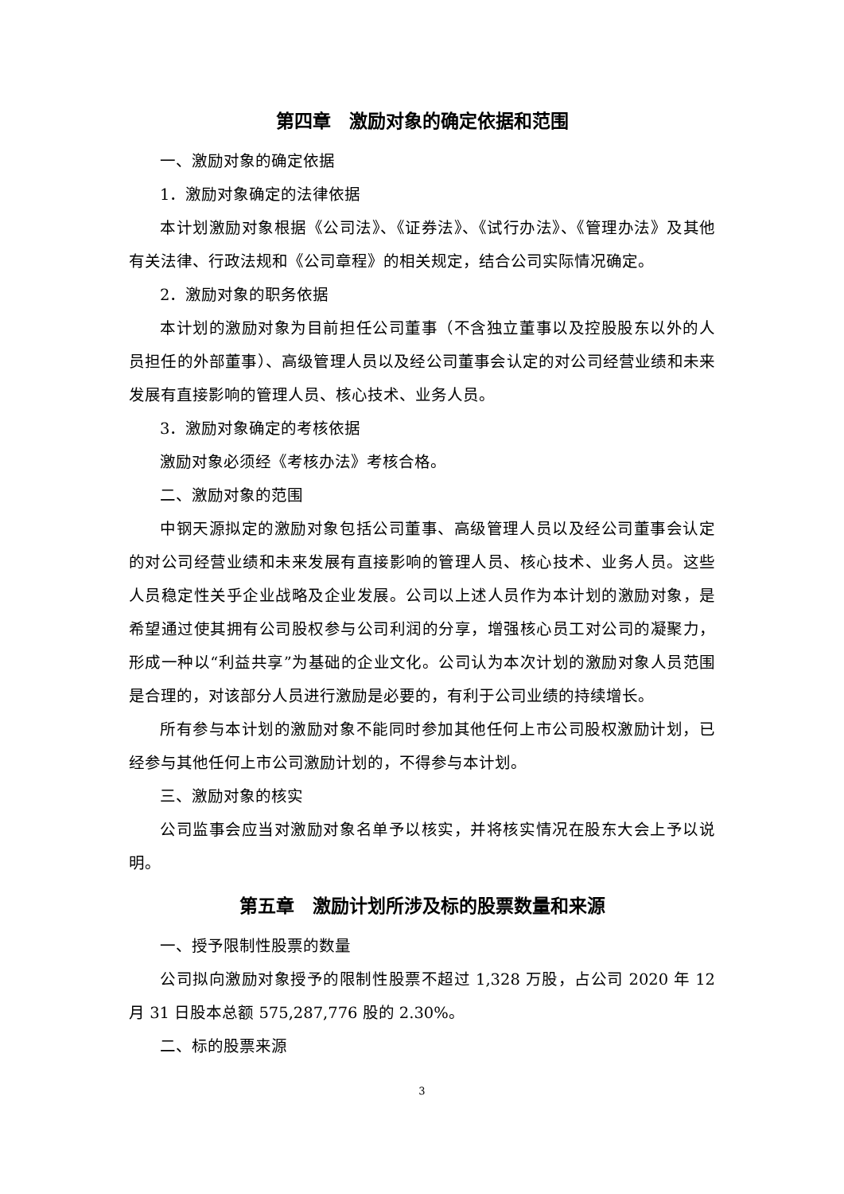第四章　激励对象的确定依据和范围
一、激励对象的确定依据
1．激励对象确定的法律依据
本计划激励对象根据《公司法》、《证券法》、《试行办法》、《管理办法》及其他有关法律、行政法规和《公司章程》的相关规定，结合公司实际情况确定。
2．激励对象的职务依据
本计划的激励对象为目前担任公司董事（不含独立董事以及控股股东以外的人员担任的外部董事）、高级管理人员以及经公司董事会认定的对公司经营业绩和未来发展有直接影响的管理人员、核心技术、业务人员。
3．激励对象确定的考核依据
激励对象必须经《考核办法》考核合格。
二、激励对象的范围
中钢天源拟定的激励对象包括公司董事、高级管理人员以及经公司董事会认定的对公司经营业绩和未来发展有直接影响的管理人员、核心技术、业务人员。这些人员稳定性关乎企业战略及企业发展。公司以上述人员作为本计划的激励对象，是希望通过使其拥有公司股权参与公司利润的分享，增强核心员工对公司的凝聚力，形成一种以“利益共享”为基础的企业文化。公司认为本次计划的激励对象人员范围是合理的，对该部分人员进行激励是必要的，有利于公司业绩的持续增长。
所有参与本计划的激励对象不能同时参加其他任何上市公司股权激励计划，已经参与其他任何上市公司激励计划的，不得参与本计划。
三、激励对象的核实
公司监事会应当对激励对象名单予以核实，并将核实情况在股东大会上予以说明。
第五章　激励计划所涉及标的股票数量和来源
一、授予限制性股票的数量
公司拟向激励对象授予的限制性股票不超过 1,328 万股，占公司 2020 年 12 月 31 日股本总额 575,287,776 股的 2.30%。
二、标的股票来源
3